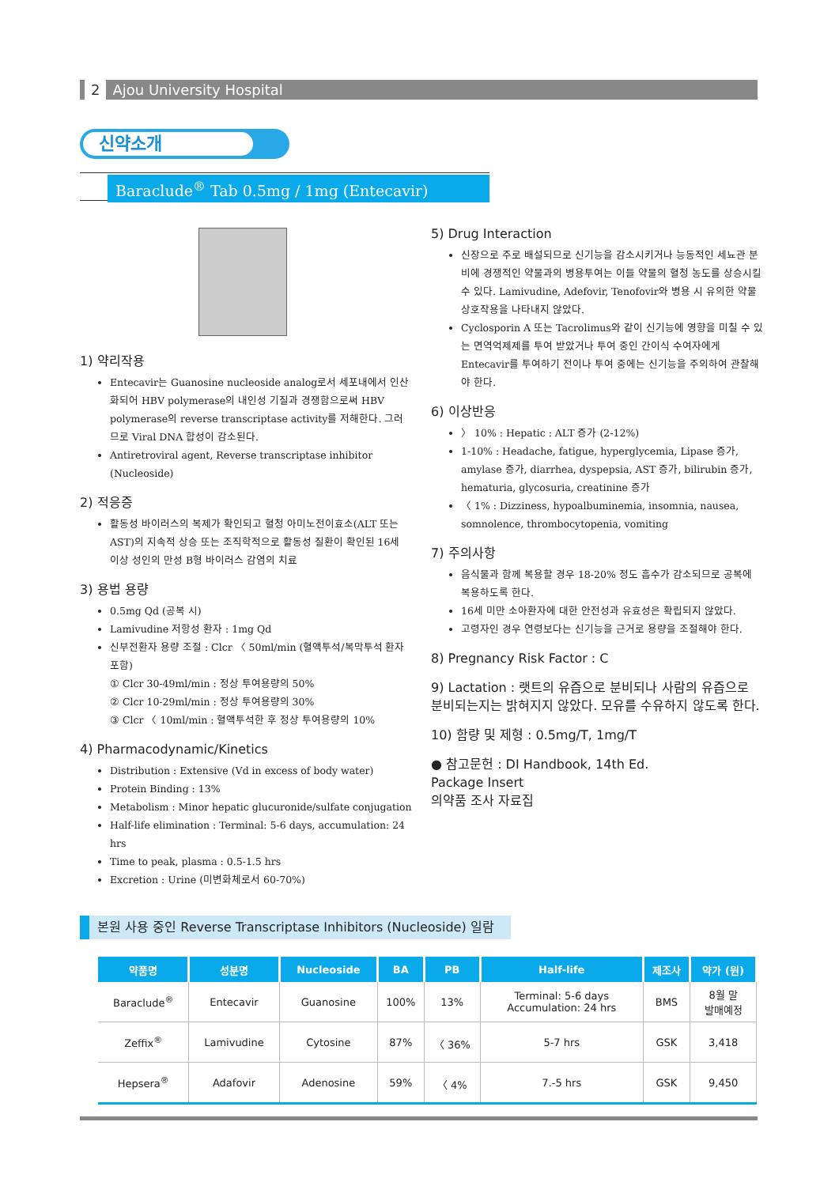2 Ajou University Hospital
신약소개
Baraclude<sup>®</sup> Tab 0.5mg / 1mg (Entecavir)
1) 약리작용
Entecavir는 Guanosine nucleoside analog로서 세포내에서 인산화되어 HBV polymerase의 내인성 기질과 경쟁함으로써 HBV polymerase의 reverse transcriptase activity를 저해한다. 그러므로 Viral DNA 합성이 감소된다.
Antiretroviral agent, Reverse transcriptase inhibitor (Nucleoside)
2) 적응증
활동성 바이러스의 복제가 확인되고 혈청 아미노전이효소(ALT 또는 AST)의 지속적 상승 또는 조직학적으로 활동성 질환이 확인된 16세 이상 성인의 만성 B형 바이러스 감염의 치료
3) 용법 용량
0.5mg Qd (공복 시)
Lamivudine 저항성 환자 : 1mg Qd
신부전환자 용량 조절 : Clcr 〈 50ml/min (혈액투석/복막투석 환자 포함)
① Clcr 30-49ml/min : 정상 투여용량의 50%
② Clcr 10-29ml/min : 정상 투여용량의 30%
③ Clcr 〈 10ml/min : 혈액투석한 후 정상 투여용량의 10%
4) Pharmacodynamic/Kinetics
Distribution : Extensive (Vd in excess of body water)
Protein Binding : 13%
Metabolism : Minor hepatic glucuronide/sulfate conjugation
Half-life elimination : Terminal: 5-6 days, accumulation: 24 hrs
Time to peak, plasma : 0.5-1.5 hrs
Excretion : Urine (미변화체로서 60-70%)
5) Drug Interaction
신장으로 주로 배설되므로 신기능을 감소시키거나 능동적인 세뇨관 분비에 경쟁적인 약물과의 병용투여는 이들 약물의 혈청 농도를 상승시킬 수 있다. Lamivudine, Adefovir, Tenofovir와 병용 시 유의한 약물상호작용을 나타내지 않았다.
Cyclosporin A 또는 Tacrolimus와 같이 신기능에 영향을 미칠 수 있는 면역억제제를 투여 받았거나 투여 중인 간이식 수여자에게 Entecavir를 투여하기 전이나 투여 중에는 신기능을 주의하여 관찰해야 한다.
6) 이상반응
〉 10% : Hepatic : ALT 증가 (2-12%)
1-10% : Headache, fatigue, hyperglycemia, Lipase 증가, amylase 증가, diarrhea, dyspepsia, AST 증가, bilirubin 증가, hematuria, glycosuria, creatinine 증가
〈 1% : Dizziness, hypoalbuminemia, insomnia, nausea, somnolence, thrombocytopenia, vomiting
7) 주의사항
음식물과 함께 복용할 경우 18-20% 정도 흡수가 감소되므로 공복에 복용하도록 한다.
16세 미만 소아환자에 대한 안전성과 유효성은 확립되지 않았다.
고령자인 경우 연령보다는 신기능을 근거로 용량을 조절해야 한다.
8) Pregnancy Risk Factor : C
9) Lactation : 랫트의 유즙으로 분비되나 사람의 유즙으로 분비되는지는 밝혀지지 않았다. 모유를 수유하지 않도록 한다.
10) 함량 및 제형 : 0.5mg/T, 1mg/T
● 참고문헌 : DI Handbook, 14th Ed.
Package Insert
의약품 조사 자료집
본원 사용 중인 Reverse Transcriptase Inhibitors (Nucleoside) 일람
| 약품명 | 성분명 | Nucleoside | BA | PB | Half-life | 제조사 | 약가 (원) |
| --- | --- | --- | --- | --- | --- | --- | --- |
| Baraclude<sup>®</sup> | Entecavir | Guanosine | 100% | 13% | Terminal: 5-6 days Accumulation: 24 hrs | BMS | 8월 말 발매예정 |
| Zeffix<sup>®</sup> | Lamivudine | Cytosine | 87% | 〈 36% | 5-7 hrs | GSK | 3,418 |
| Hepsera<sup>®</sup> | Adafovir | Adenosine | 59% | 〈 4% | 7.-5 hrs | GSK | 9,450 |